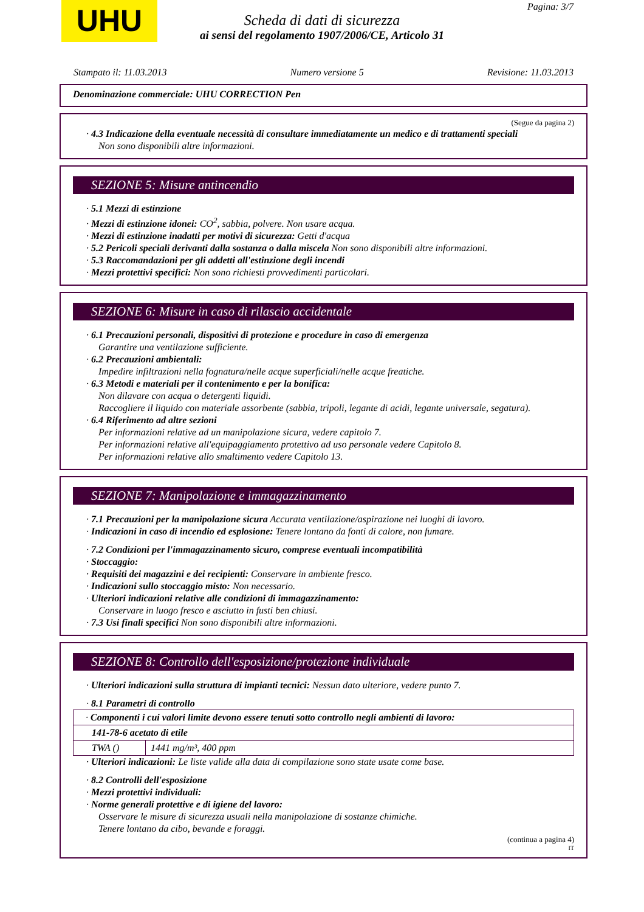UHU Pagina: 3/7
Scheda di dati di sicurezza
ai sensi del regolamento 1907/2006/CE, Articolo 31
Stampato il: 11.03.2013 Numero versione 5 Revisione: 11.03.2013
Denominazione commerciale: UHU CORRECTION Pen
(Segue da pagina 2)
· 4.3 Indicazione della eventuale necessità di consultare immediatamente un medico e di trattamenti speciali
Non sono disponibili altre informazioni.
SEZIONE 5: Misure antincendio
· 5.1 Mezzi di estinzione
· Mezzi di estinzione idonei: CO<sup>2</sup>, sabbia, polvere. Non usare acqua.
· Mezzi di estinzione inadatti per motivi di sicurezza: Getti d'acqua
· 5.2 Pericoli speciali derivanti dalla sostanza o dalla miscela Non sono disponibili altre informazioni.
· 5.3 Raccomandazioni per gli addetti all'estinzione degli incendi
· Mezzi protettivi specifici: Non sono richiesti provvedimenti particolari.
SEZIONE 6: Misure in caso di rilascio accidentale
· 6.1 Precauzioni personali, dispositivi di protezione e procedure in caso di emergenza
Garantire una ventilazione sufficiente.
· 6.2 Precauzioni ambientali:
Impedire infiltrazioni nella fognatura/nelle acque superficiali/nelle acque freatiche.
· 6.3 Metodi e materiali per il contenimento e per la bonifica:
Non dilavare con acqua o detergenti liquidi.
Raccogliere il liquido con materiale assorbente (sabbia, tripoli, legante di acidi, legante universale, segatura).
· 6.4 Riferimento ad altre sezioni
Per informazioni relative ad un manipolazione sicura, vedere capitolo 7.
Per informazioni relative all'equipaggiamento protettivo ad uso personale vedere Capitolo 8.
Per informazioni relative allo smaltimento vedere Capitolo 13.
SEZIONE 7: Manipolazione e immagazzinamento
· 7.1 Precauzioni per la manipolazione sicura Accurata ventilazione/aspirazione nei luoghi di lavoro.
· Indicazioni in caso di incendio ed esplosione: Tenere lontano da fonti di calore, non fumare.
· 7.2 Condizioni per l'immagazzinamento sicuro, comprese eventuali incompatibilità
· Stoccaggio:
· Requisiti dei magazzini e dei recipienti: Conservare in ambiente fresco.
· Indicazioni sullo stoccaggio misto: Non necessario.
· Ulteriori indicazioni relative alle condizioni di immagazzinamento:
Conservare in luogo fresco e asciutto in fusti ben chiusi.
· 7.3 Usi finali specifici Non sono disponibili altre informazioni.
SEZIONE 8: Controllo dell'esposizione/protezione individuale
· Ulteriori indicazioni sulla struttura di impianti tecnici: Nessun dato ulteriore, vedere punto 7.
· 8.1 Parametri di controllo
| · Componenti i cui valori limite devono essere tenuti sotto controllo negli ambienti di lavoro: | |
| 141-78-6 acetato di etile | |
| TWA () | 1441 mg/m³, 400 ppm |
· Ulteriori indicazioni: Le liste valide alla data di compilazione sono state usate come base.
· 8.2 Controlli dell'esposizione
· Mezzi protettivi individuali:
· Norme generali protettive e di igiene del lavoro:
Osservare le misure di sicurezza usuali nella manipolazione di sostanze chimiche.
Tenere lontano da cibo, bevande e foraggi.
(continua a pagina 4)
IT